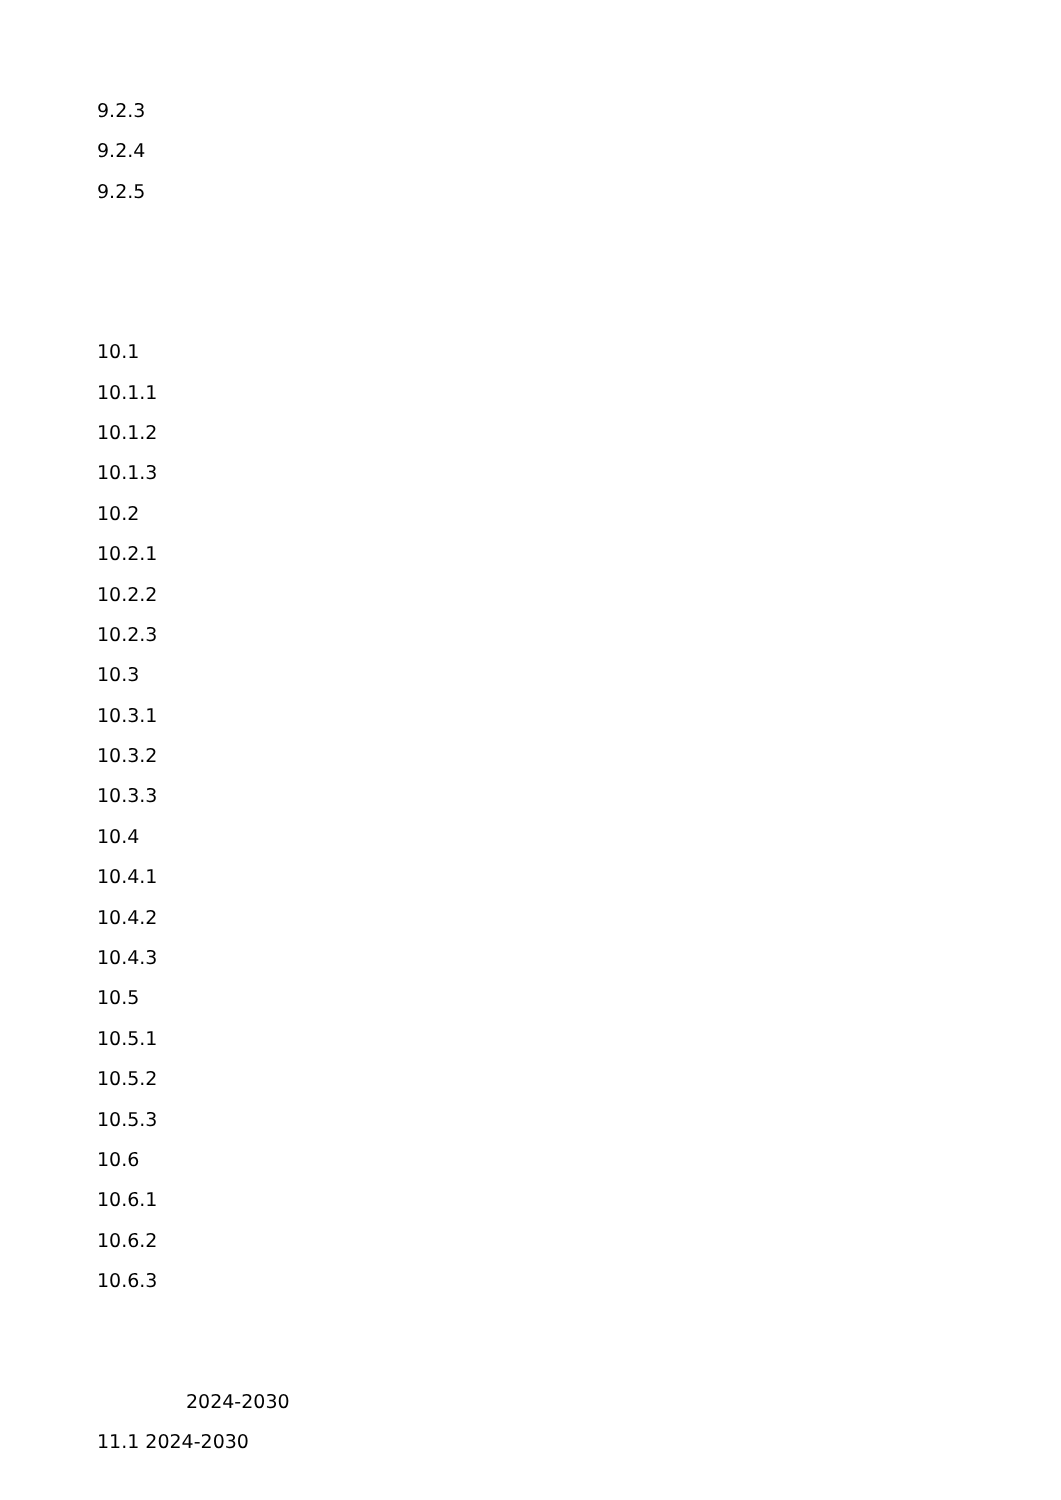9.2.3
9.2.4
9.2.5
10.1
10.1.1
10.1.2
10.1.3
10.2
10.2.1
10.2.2
10.2.3
10.3
10.3.1
10.3.2
10.3.3
10.4
10.4.1
10.4.2
10.4.3
10.5
10.5.1
10.5.2
10.5.3
10.6
10.6.1
10.6.2
10.6.3
2024-2030
11.1 2024-2030